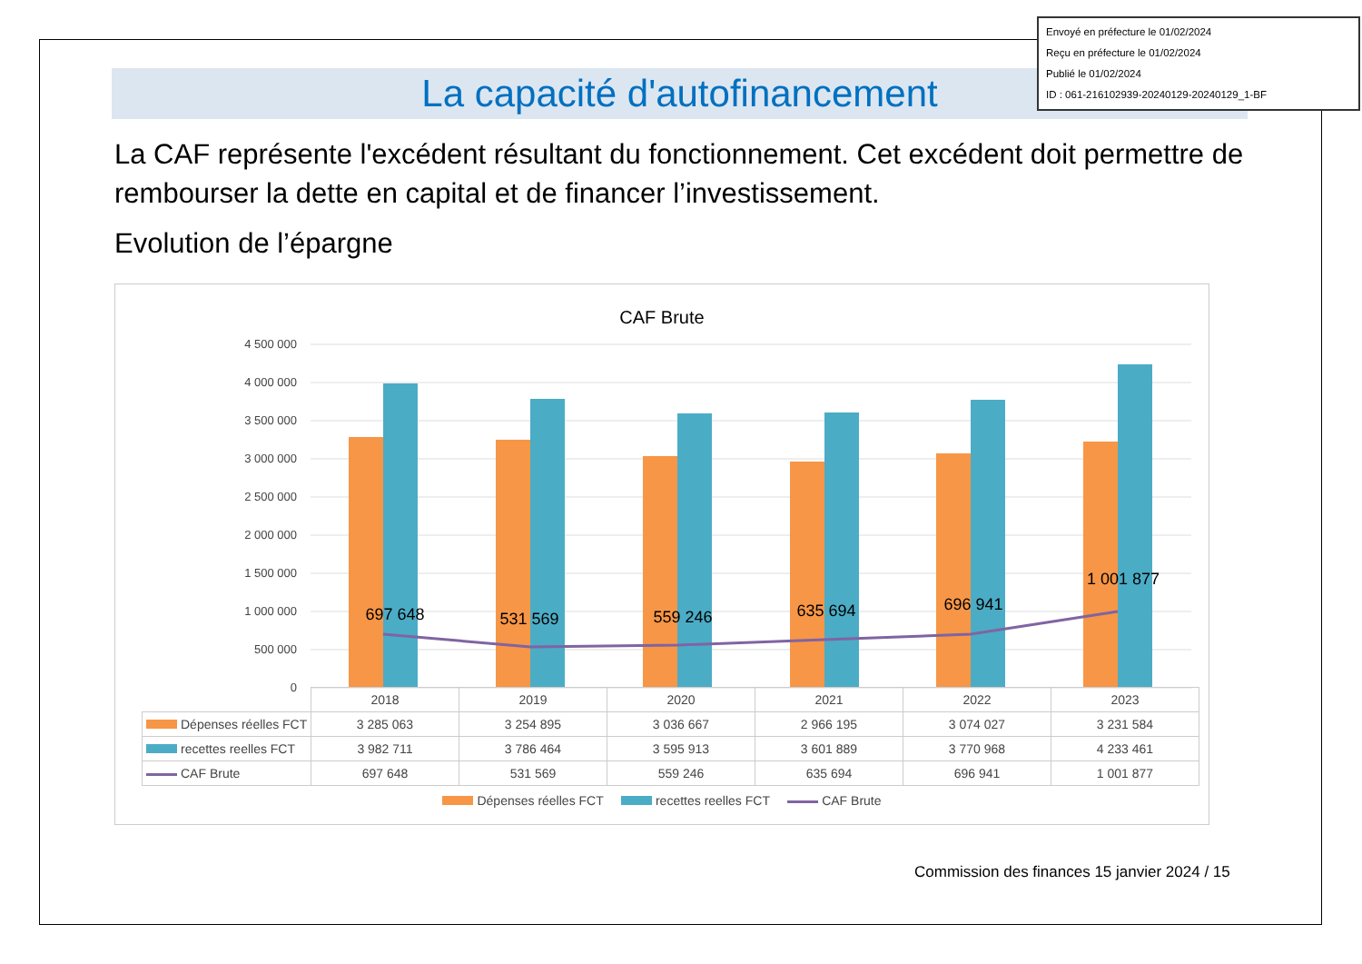Envoyé en préfecture le 01/02/2024
Reçu en préfecture le 01/02/2024
Publié le 01/02/2024
ID : 061-216102939-20240129-20240129_1-BF
La capacité d'autofinancement
La CAF représente l'excédent résultant du fonctionnement. Cet excédent doit permettre de rembourser la dette en capital et de financer l’investissement.
Evolution de l’épargne
CAF Brute
4 500 000
4 000 000
3 500 000
3 000 000
2 500 000
2 000 000
1 500 000
1 000 000
500 000
0
697 648
531 569
559 246
635 694
696 941
1 001 877
| | 2018 | 2019 | 2020 | 2021 | 2022 | 2023 |
| Dépenses réelles FCT | 3 285 063 | 3 254 895 | 3 036 667 | 2 966 195 | 3 074 027 | 3 231 584 |
| recettes reelles FCT | 3 982 711 | 3 786 464 | 3 595 913 | 3 601 889 | 3 770 968 | 4 233 461 |
| CAF Brute | 697 648 | 531 569 | 559 246 | 635 694 | 696 941 | 1 001 877 |
Dépenses réelles FCT recettes reelles FCT CAF Brute
Commission des finances 15 janvier 2024 / 15